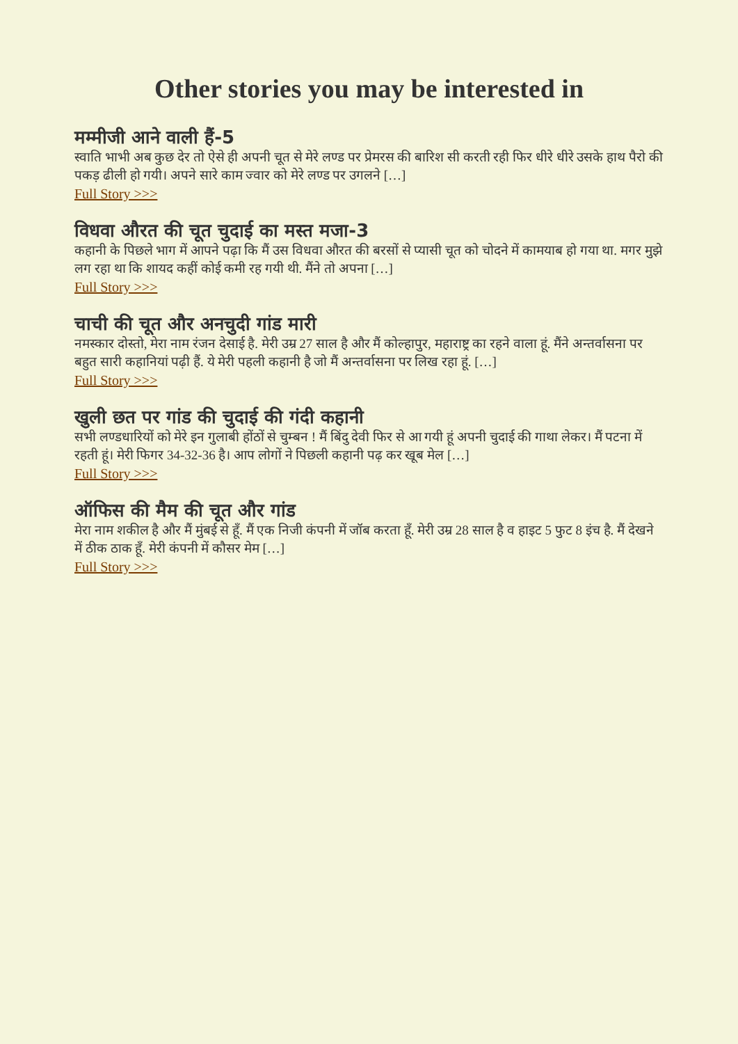Other stories you may be interested in
मम्मीजी आने वाली हैं-5
स्वाति भाभी अब कुछ देर तो ऐसे ही अपनी चूत से मेरे लण्ड पर प्रेमरस की बारिश सी करती रही फिर धीरे धीरे उसके हाथ पैरो की पकड़ ढीली हो गयी। अपने सारे काम ज्वार को मेरे लण्ड पर उगलने […]
Full Story >>>
विधवा औरत की चूत चुदाई का मस्त मजा-3
कहानी के पिछले भाग में आपने पढ़ा कि मैं उस विधवा औरत की बरसों से प्यासी चूत को चोदने में कामयाब हो गया था. मगर मुझे लग रहा था कि शायद कहीं कोई कमी रह गयी थी. मैंने तो अपना […]
Full Story >>>
चाची की चूत और अनचुदी गांड मारी
नमस्कार दोस्तो, मेरा नाम रंजन देसाई है. मेरी उम्र 27 साल है और मैं कोल्हापुर, महाराष्ट्र का रहने वाला हूं. मैंने अन्तर्वासना पर बहुत सारी कहानियां पढ़ी हैं. ये मेरी पहली कहानी है जो मैं अन्तर्वासना पर लिख रहा हूं. […]
Full Story >>>
खुली छत पर गांड की चुदाई की गंदी कहानी
सभी लण्डधारियों को मेरे इन गुलाबी होंठों से चुम्बन ! मैं बिंदु देवी फिर से आ गयी हूं अपनी चुदाई की गाथा लेकर। मैं पटना में रहती हूं। मेरी फिगर 34-32-36 है। आप लोगों ने पिछली कहानी पढ़ कर खूब मेल […]
Full Story >>>
ऑफिस की मैम की चूत और गांड
मेरा नाम शकील है और मैं मुंबई से हूँ. मैं एक निजी कंपनी में जॉब करता हूँ. मेरी उम्र 28 साल है व हाइट 5 फुट 8 इंच है. मैं देखने में ठीक ठाक हूँ. मेरी कंपनी में कौसर मेम […]
Full Story >>>